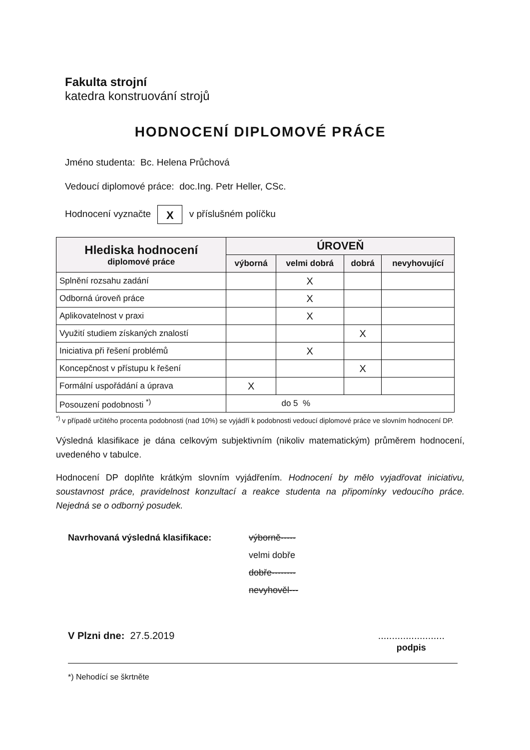Fakulta strojní
katedra konstruování strojů
HODNOCENÍ DIPLOMOVÉ PRÁCE
Jméno studenta: Bc. Helena Průchová
Vedoucí diplomové práce: doc.Ing. Petr Heller, CSc.
Hodnocení vyznačte X v příslušném políčku
| Hlediska hodnocení diplomové práce | ÚROVEŇ | | | |
| --- | --- | --- | --- | --- |
| | výborná | velmi dobrá | dobrá | nevyhovující |
| Splnění rozsahu zadání | | X | | |
| Odborná úroveň práce | | X | | |
| Aplikovatelnost v praxi | | X | | |
| Využití studiem získaných znalostí | | | X | |
| Iniciativa při řešení problémů | | X | | |
| Koncepčnost v přístupu k řešení | | | X | |
| Formální uspořádání a úprava | X | | | |
| Posouzení podobnosti <sup>*)</sup> | do 5 % | | | |
<sup>*)</sup> v případě určitého procenta podobnosti (nad 10%) se vyjádří k podobnosti vedoucí diplomové práce ve slovním hodnocení DP.
Výsledná klasifikace je dána celkovým subjektivním (nikoliv matematickým) průměrem hodnocení, uvedeného v tabulce.
Hodnocení DP doplňte krátkým slovním vyjádřením. Hodnocení by mělo vyjadřovat iniciativu, soustavnost práce, pravidelnost konzultací a reakce studenta na připomínky vedoucího práce. Nejedná se o odborný posudek.
Navrhovaná výsledná klasifikace:
výborně-----
velmi dobře
dobře--------
nevyhověl---
V Plzni dne: 27.5.2019 ........................
podpis
*) Nehodící se škrtněte